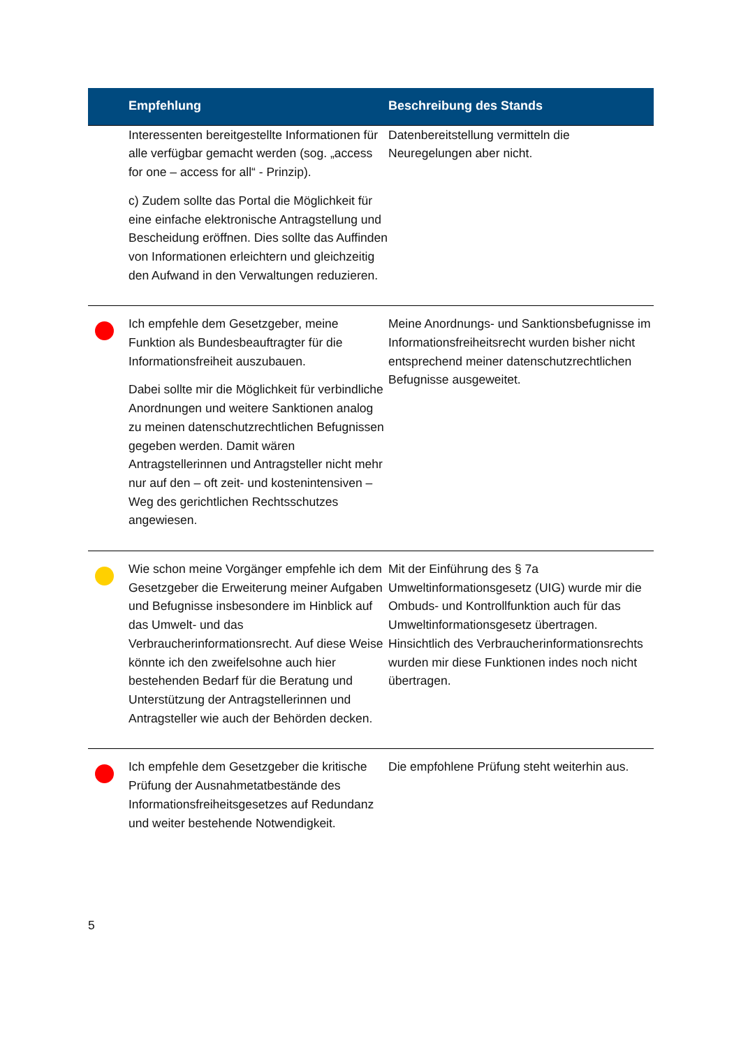| | Empfehlung | Beschreibung des Stands |
| --- | --- | --- |
| | Interessenten bereitgestellte Informationen für alle verfügbar gemacht werden (sog. „access for one – access for all“ - Prinzip). c) Zudem sollte das Portal die Möglichkeit für eine einfache elektronische Antragstellung und Bescheidung eröffnen. Dies sollte das Auffinden von Informationen erleichtern und gleichzeitig den Aufwand in den Verwaltungen reduzieren. | Datenbereitstellung vermitteln die Neuregelungen aber nicht. |
| | Ich empfehle dem Gesetzgeber, meine Funktion als Bundesbeauftragter für die Informationsfreiheit auszubauen. Dabei sollte mir die Möglichkeit für verbindliche Anordnungen und weitere Sanktionen analog zu meinen datenschutzrechtlichen Befugnissen gegeben werden. Damit wären Antragstellerinnen und Antragsteller nicht mehr nur auf den – oft zeit- und kostenintensiven – Weg des gerichtlichen Rechtsschutzes angewiesen. | Meine Anordnungs- und Sanktionsbefugnisse im Informationsfreiheitsrecht wurden bisher nicht entsprechend meiner datenschutzrechtlichen Befugnisse ausgeweitet. |
| | Wie schon meine Vorgänger empfehle ich dem Gesetzgeber die Erweiterung meiner Aufgaben und Befugnisse insbesondere im Hinblick auf das Umwelt- und das Verbraucherinformationsrecht. Auf diese Weise könnte ich den zweifelsohne auch hier bestehenden Bedarf für die Beratung und Unterstützung der Antragstellerinnen und Antragsteller wie auch der Behörden decken. | Mit der Einführung des § 7a Umweltinformationsgesetz (UIG) wurde mir die Ombuds- und Kontrollfunktion auch für das Umweltinformationsgesetz übertragen. Hinsichtlich des Verbraucherinformationsrechts wurden mir diese Funktionen indes noch nicht übertragen. |
| | Ich empfehle dem Gesetzgeber die kritische Prüfung der Ausnahmetatbestände des Informationsfreiheitsgesetzes auf Redundanz und weiter bestehende Notwendigkeit. | Die empfohlene Prüfung steht weiterhin aus. |
5